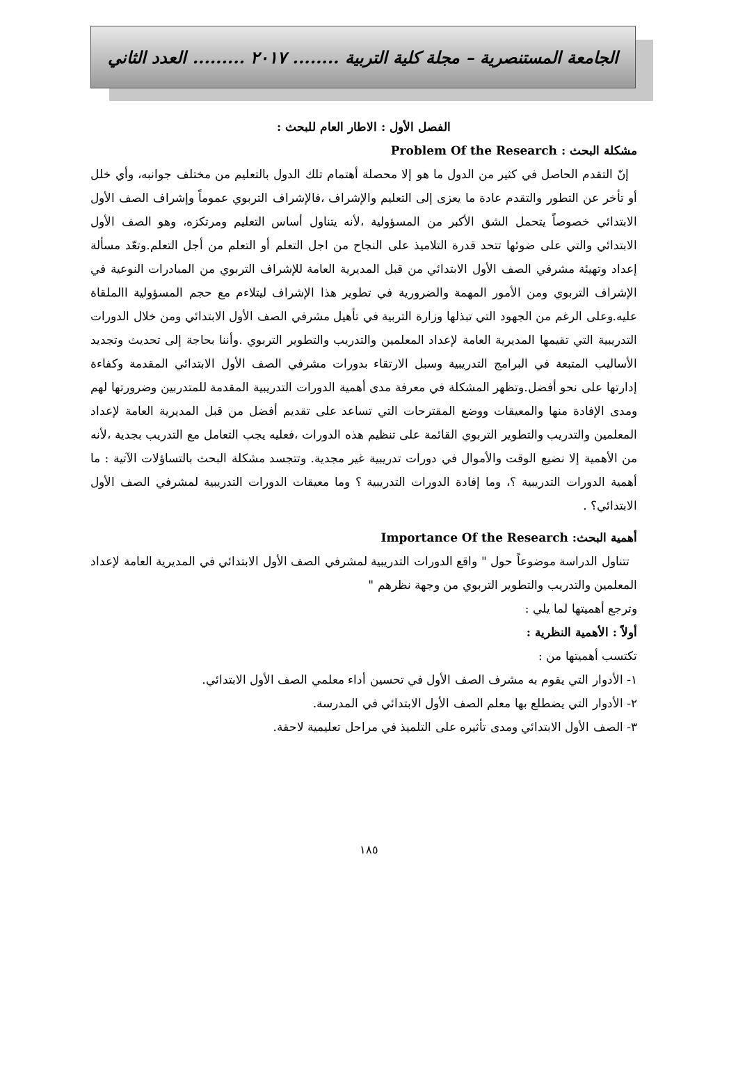الجامعة المستنصرية – مجلة كلية التربية ........ ٢٠١٧ ......... العدد الثاني
الفصل الأول : الاطار العام للبحث :
مشكلة البحث : Problem Of the Research
إنّ التقدم الحاصل في كثير من الدول ما هو إلا محصلة أهتمام تلك الدول بالتعليم من مختلف جوانبه، وأي خلل أو تأخر عن التطور والتقدم عادة ما يعزى إلى التعليم والإشراف ،فالإشراف التربوي عموماً وإشراف الصف الأول الابتدائي خصوصاً يتحمل الشق الأكبر من المسؤولية ،لأنه يتناول أساس التعليم ومرتكزه، وهو الصف الأول الابتدائي والتي على ضوئها تتحد قدرة التلاميذ على النجاح من اجل التعلم أو التعلم من أجل التعلم.وتعّد مسألة إعداد وتهيئة مشرفي الصف الأول الابتدائي من قبل المديرية العامة للإشراف التربوي من المبادرات النوعية في الإشراف التربوي ومن الأمور المهمة والضرورية في تطوير هذا الإشراف ليتلاءم مع حجم المسؤولية االملقاة عليه.وعلى الرغم من الجهود التي تبذلها وزارة التربية في تأهيل مشرفي الصف الأول الابتدائي ومن خلال الدورات التدريبية التي تقيمها المديرية العامة لإعداد المعلمين والتدريب والتطوير التربوي .وأننا بحاجة إلى تحديث وتجديد الأساليب المتبعة في البرامج التدريبية وسبل الارتقاء بدورات مشرفي الصف الأول الابتدائي المقدمة وكفاءة إدارتها على نحو أفضل.وتظهر المشكلة في معرفة مدى أهمية الدورات التدريبية المقدمة للمتدربين وضرورتها لهم ومدى الإفادة منها والمعيقات ووضع المقترحات التي تساعد على تقديم أفضل من قبل المديرية العامة لإعداد المعلمين والتدريب والتطوير التربوي القائمة على تنظيم هذه الدورات ،فعليه يجب التعامل مع التدريب بجدية ،لأنه من الأهمية إلا نضيع الوقت والأموال في دورات تدريبية غير مجدية. وتتجسد مشكلة البحث بالتساؤلات الآتية : ما أهمية الدورات التدريبية ؟، وما إفادة الدورات التدريبية ؟ وما معيقات الدورات التدريبية لمشرفي الصف الأول الابتدائي؟ .
أهمية البحث: Importance Of the Research
تتناول الدراسة موضوعاً حول " واقع الدورات التدريبية لمشرفي الصف الأول الابتدائي في المديرية العامة لإعداد المعلمين والتدريب والتطوير التربوي من وجهة نظرهم "
وترجع أهميتها لما يلي :
أولاً : الأهمية النظرية :
تكتسب أهميتها من :
١- الأدوار التي يقوم به مشرف الصف الأول في تحسين أداء معلمي الصف الأول الابتدائي.
٢- الأدوار التي يضطلع بها معلم الصف الأول الابتدائي في المدرسة.
٣- الصف الأول الابتدائي ومدى تأثيره على التلميذ في مراحل تعليمية لاحقة.
١٨٥